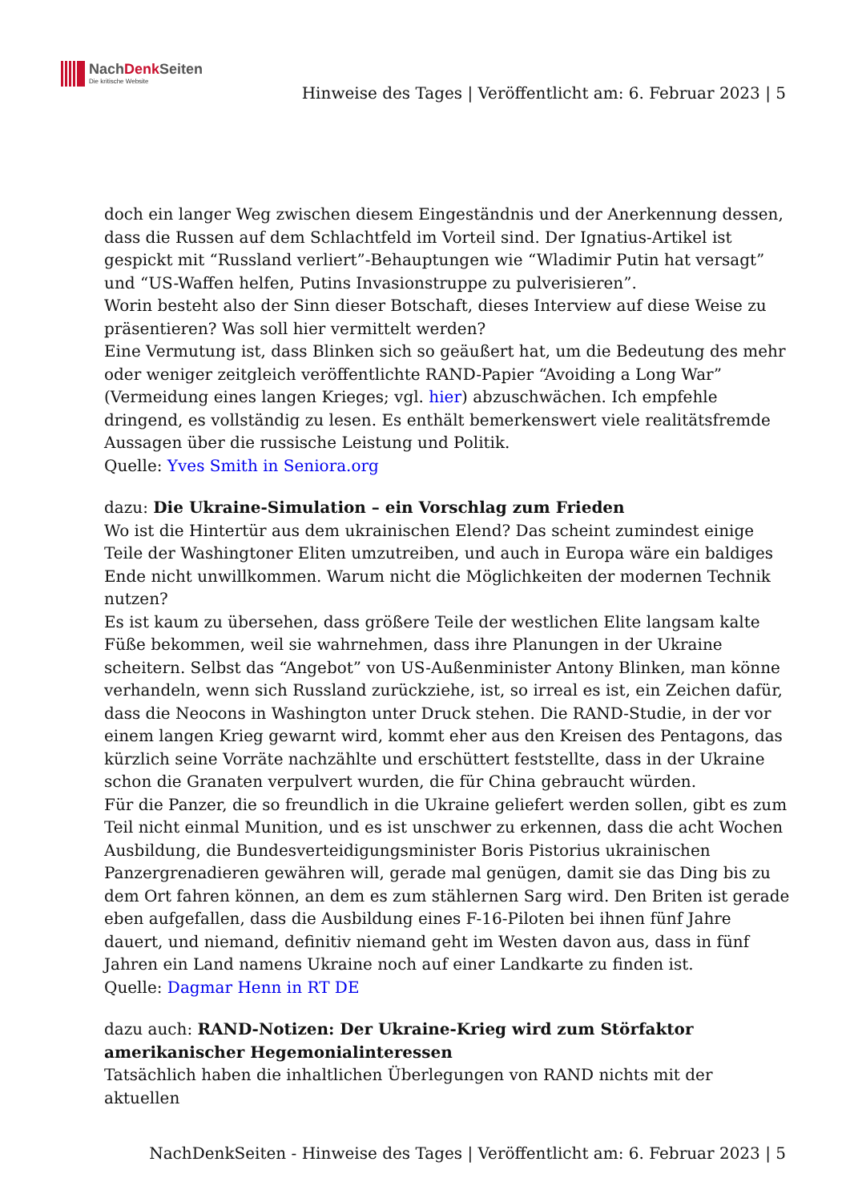NachDenk Seiten
Die kritische Website
Hinweise des Tages | Veröffentlicht am: 6. Februar 2023 | 5
doch ein langer Weg zwischen diesem Eingeständnis und der Anerkennung dessen, dass die Russen auf dem Schlachtfeld im Vorteil sind. Der Ignatius-Artikel ist gespickt mit “Russland verliert”-Behauptungen wie “Wladimir Putin hat versagt” und “US-Waffen helfen, Putins Invasionstruppe zu pulverisieren”.
Worin besteht also der Sinn dieser Botschaft, dieses Interview auf diese Weise zu präsentieren? Was soll hier vermittelt werden?
Eine Vermutung ist, dass Blinken sich so geäußert hat, um die Bedeutung des mehr oder weniger zeitgleich veröffentlichte RAND-Papier “Avoiding a Long War” (Vermeidung eines langen Krieges; vgl. hier) abzuschwächen. Ich empfehle dringend, es vollständig zu lesen. Es enthält bemerkenswert viele realitätsfremde Aussagen über die russische Leistung und Politik.
Quelle: Yves Smith in Seniora.org
dazu: Die Ukraine-Simulation – ein Vorschlag zum Frieden
Wo ist die Hintertür aus dem ukrainischen Elend? Das scheint zumindest einige Teile der Washingtoner Eliten umzutreiben, und auch in Europa wäre ein baldiges Ende nicht unwillkommen. Warum nicht die Möglichkeiten der modernen Technik nutzen?
Es ist kaum zu übersehen, dass größere Teile der westlichen Elite langsam kalte Füße bekommen, weil sie wahrnehmen, dass ihre Planungen in der Ukraine scheitern. Selbst das “Angebot” von US-Außenminister Antony Blinken, man könne verhandeln, wenn sich Russland zurückziehe, ist, so irreal es ist, ein Zeichen dafür, dass die Neocons in Washington unter Druck stehen. Die RAND-Studie, in der vor einem langen Krieg gewarnt wird, kommt eher aus den Kreisen des Pentagons, das kürzlich seine Vorräte nachzählte und erschüttert feststellte, dass in der Ukraine schon die Granaten verpulvert wurden, die für China gebraucht würden.
Für die Panzer, die so freundlich in die Ukraine geliefert werden sollen, gibt es zum Teil nicht einmal Munition, und es ist unschwer zu erkennen, dass die acht Wochen Ausbildung, die Bundesverteidigungsminister Boris Pistorius ukrainischen Panzergrenadieren gewähren will, gerade mal genügen, damit sie das Ding bis zu dem Ort fahren können, an dem es zum stählernen Sarg wird. Den Briten ist gerade eben aufgefallen, dass die Ausbildung eines F-16-Piloten bei ihnen fünf Jahre dauert, und niemand, definitiv niemand geht im Westen davon aus, dass in fünf Jahren ein Land namens Ukraine noch auf einer Landkarte zu finden ist.
Quelle: Dagmar Henn in RT DE
dazu auch: RAND-Notizen: Der Ukraine-Krieg wird zum Störfaktor amerikanischer Hegemonialinteressen
Tatsächlich haben die inhaltlichen Überlegungen von RAND nichts mit der aktuellen
NachDenkSeiten - Hinweise des Tages | Veröffentlicht am: 6. Februar 2023 | 5